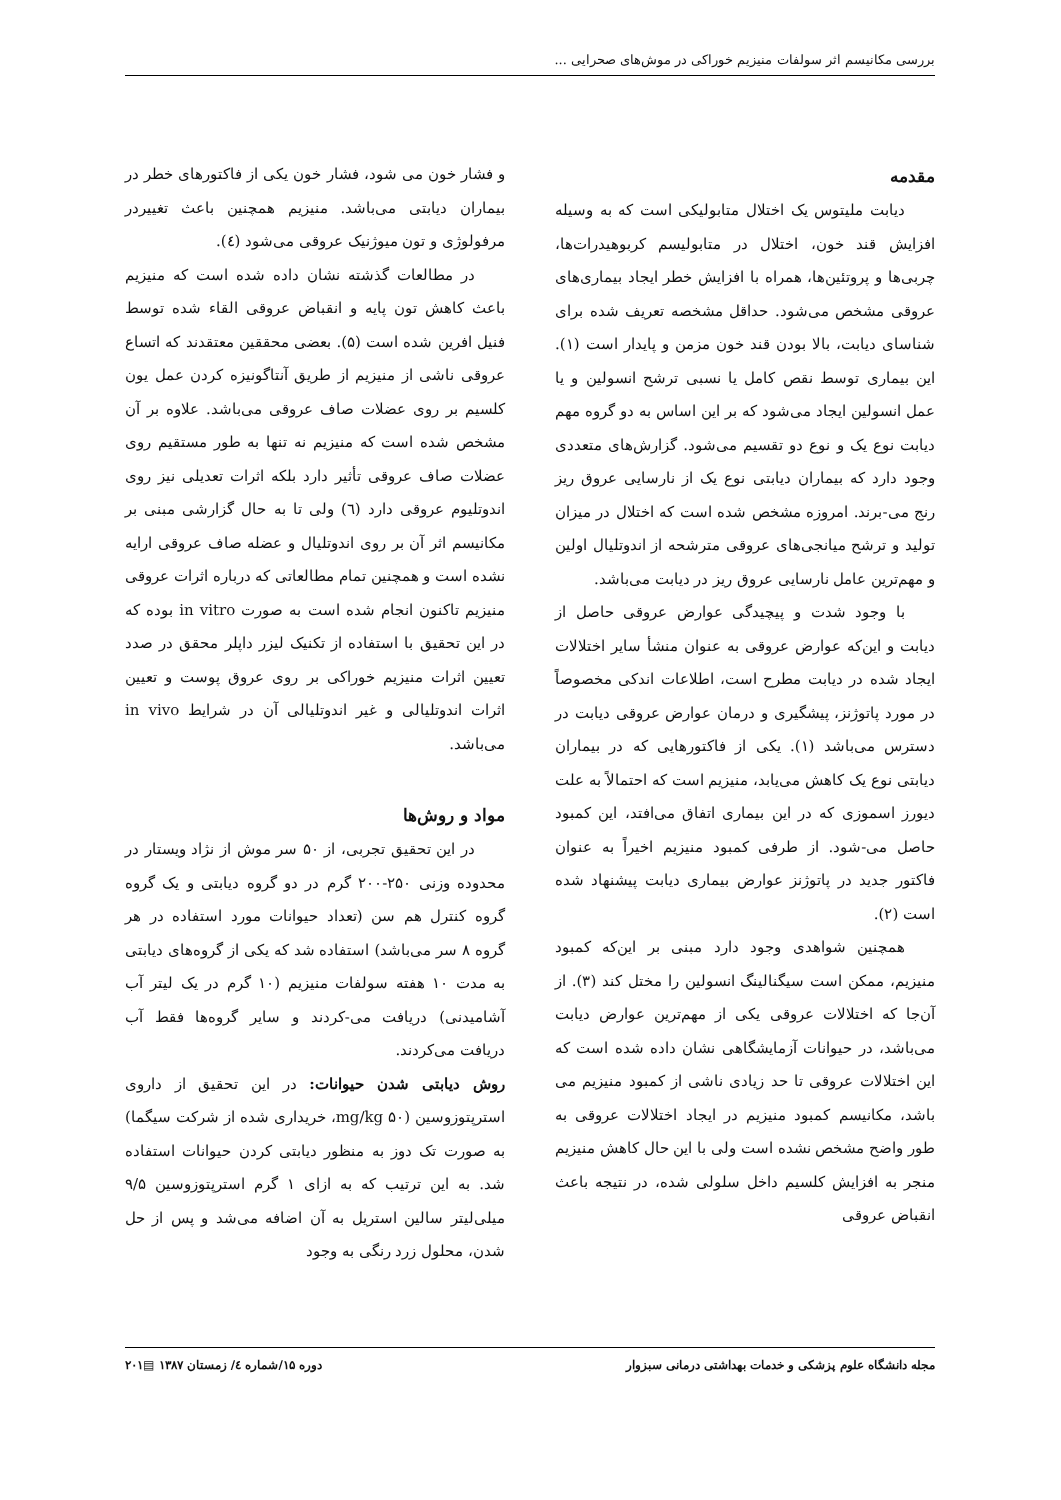بررسی مکانیسم اثر سولفات منیزیم خوراکی در موش‌های صحرایی ...
مقدمه
دیابت ملیتوس یک اختلال متابولیکی است که به وسیله افزایش قند خون، اختلال در متابولیسم کربوهیدرات‌ها، چربی‌ها و پروتئین‌ها، همراه با افزایش خطر ایجاد بیماری‌های عروقی مشخص می‌شود. حداقل مشخصه تعریف شده برای شناسای دیابت، بالا بودن قند خون مزمن و پایدار است (۱). این بیماری توسط نقص کامل یا نسبی ترشح انسولین و یا عمل انسولین ایجاد می‌شود که بر این اساس به دو گروه مهم دیابت نوع یک و نوع دو تقسیم می‌شود. گزارش‌های متعددی وجود دارد که بیماران دیابتی نوع یک از نارسایی عروق ریز رنج می-برند. امروزه مشخص شده است که اختلال در میزان تولید و ترشح میانجی‌های عروقی مترشحه از اندوتلیال اولین و مهم‌ترین عامل نارسایی عروق ریز در دیابت می‌باشد.
با وجود شدت و پیچیدگی عوارض عروقی حاصل از دیابت و این‌که عوارض عروقی به عنوان منشأ سایر اختلالات ایجاد شده در دیابت مطرح است، اطلاعات اندکی مخصوصاً در مورد پاتوژنز، پیشگیری و درمان عوارض عروقی دیابت در دسترس می‌باشد (۱). یکی از فاکتورهایی که در بیماران دیابتی نوع یک کاهش می‌یابد، منیزیم است که احتمالاً به علت دیورز اسموزی که در این بیماری اتفاق می‌افتد، این کمبود حاصل می-شود. از طرفی کمبود منیزیم اخیراً به عنوان فاکتور جدید در پاتوژنز عوارض بیماری دیابت پیشنهاد شده است (۲).
همچنین شواهدی وجود دارد مبنی بر این‌که کمبود منیزیم، ممکن است سیگنالینگ انسولین را مختل کند (۳). از آن‌جا که اختلالات عروقی یکی از مهم‌ترین عوارض دیابت می‌باشد، در حیوانات آزمایشگاهی نشان داده شده است که این اختلالات عروقی تا حد زیادی ناشی از کمبود منیزیم می باشد، مکانیسم کمبود منیزیم در ایجاد اختلالات عروقی به طور واضح مشخص نشده است ولی با این حال کاهش منیزیم منجر به افزایش کلسیم داخل سلولی شده، در نتیجه باعث انقباض عروقی
و فشار خون می شود، فشار خون یکی از فاکتورهای خطر در بیماران دیابتی می‌باشد. منیزیم همچنین باعث تغییردر مرفولوژی و تون میوژنیک عروقی می‌شود (٤).
در مطالعات گذشته نشان داده شده است که منیزیم باعث کاهش تون پایه و انقباض عروقی القاء شده توسط فنیل افرین شده است (۵). بعضی محققین معتقدند که اتساع عروقی ناشی از منیزیم از طریق آنتاگونیزه کردن عمل یون کلسیم بر روی عضلات صاف عروقی می‌باشد. علاوه بر آن مشخص شده است که منیزیم نه تنها به طور مستقیم روی عضلات صاف عروقی تأثیر دارد بلکه اثرات تعدیلی نیز روی اندوتلیوم عروقی دارد (٦) ولی تا به حال گزارشی مبنی بر مکانیسم اثر آن بر روی اندوتلیال و عضله صاف عروقی ارایه نشده است و همچنین تمام مطالعاتی که درباره اثرات عروقی منیزیم تاکنون انجام شده است به صورت in vitro بوده که در این تحقیق با استفاده از تکنیک لیزر داپلر محقق در صدد تعیین اثرات منیزیم خوراکی بر روی عروق پوست و تعیین اثرات اندوتلیالی و غیر اندوتلیالی آن در شرایط in vivo می‌باشد.
مواد و روش‌ها
در این تحقیق تجربی، از ۵۰ سر موش از نژاد ویستار در محدوده وزنی ۲۵۰-۲۰۰ گرم در دو گروه دیابتی و یک گروه گروه کنترل هم سن (تعداد حیوانات مورد استفاده در هر گروه ۸ سر می‌باشد) استفاده شد که یکی از گروه‌های دیابتی به مدت ۱۰ هفته سولفات منیزیم (۱۰ گرم در یک لیتر آب آشامیدنی) دریافت می-کردند و سایر گروه‌ها فقط آب دریافت می‌کردند.
روش دیابتی شدن حیوانات: در این تحقیق از داروی استرپتوزوسین (۵۰ mg/kg، خریداری شده از شرکت سیگما) به صورت تک دوز به منظور دیابتی کردن حیوانات استفاده شد. به این ترتیب که به ازای ۱ گرم استرپتوزوسین ۹/۵ میلی‌لیتر سالین استریل به آن اضافه می‌شد و پس از حل شدن، محلول زرد رنگی به وجود
مجله دانشگاه علوم پزشکی و خدمات بهداشتی درمانی سبزوار دوره ۱۵/شماره ٤/ زمستان ۱۳۸۷ ▤۲۰۱